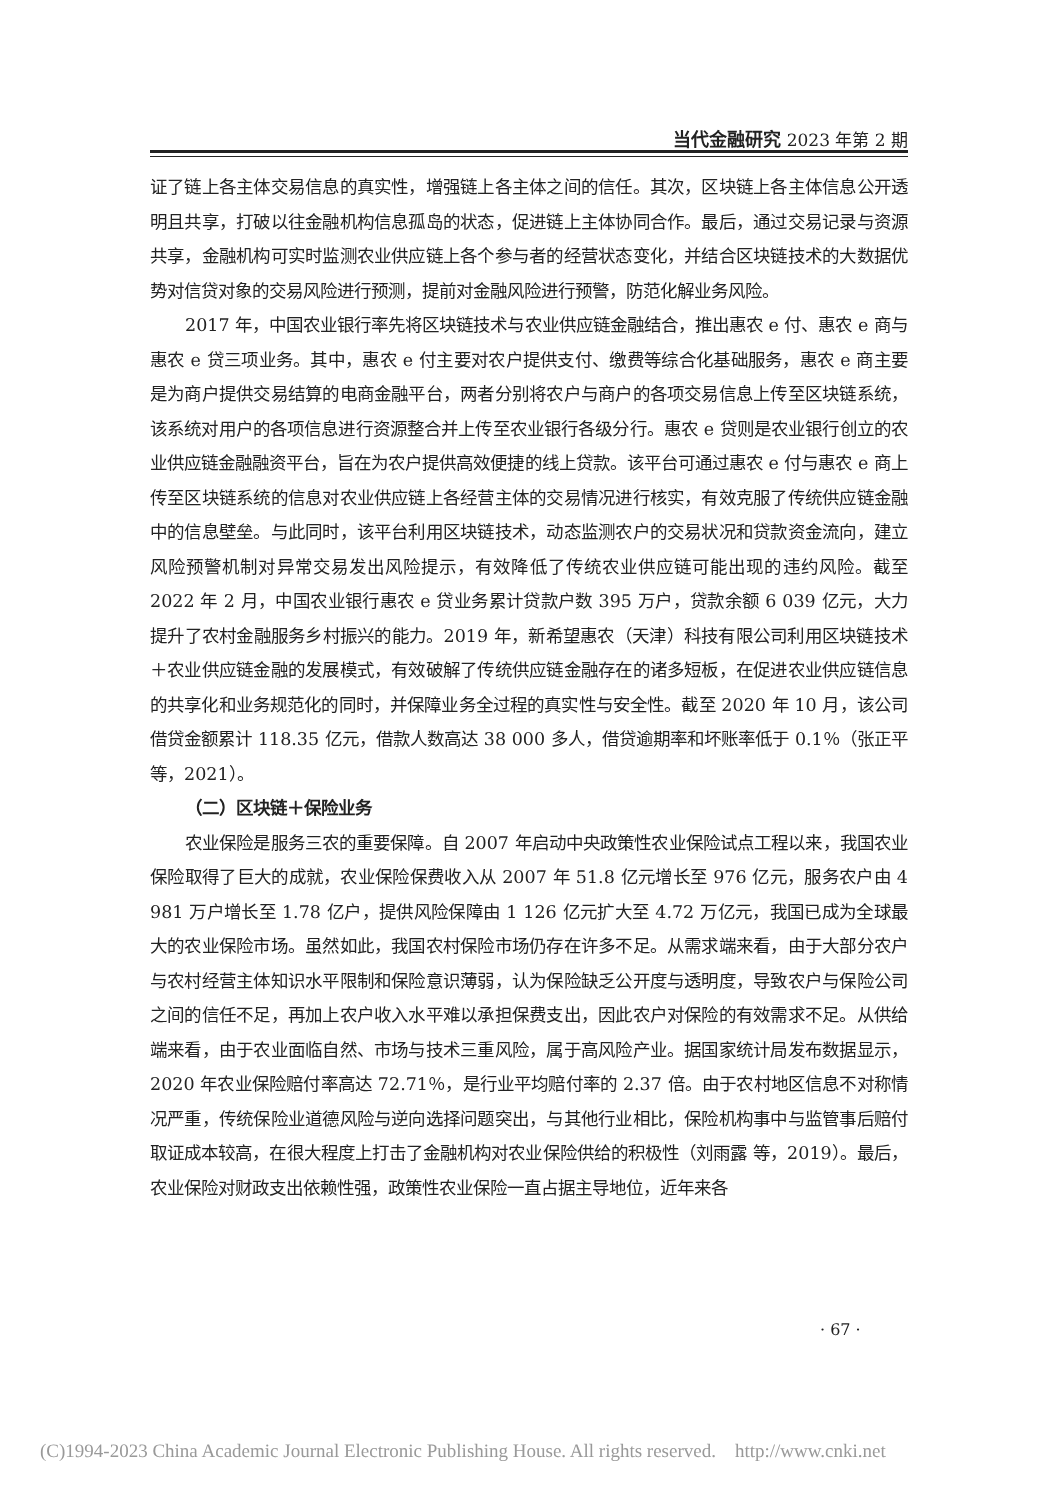当代金融研究 2023 年第 2 期
证了链上各主体交易信息的真实性，增强链上各主体之间的信任。其次，区块链上各主体信息公开透明且共享，打破以往金融机构信息孤岛的状态，促进链上主体协同合作。最后，通过交易记录与资源共享，金融机构可实时监测农业供应链上各个参与者的经营状态变化，并结合区块链技术的大数据优势对信贷对象的交易风险进行预测，提前对金融风险进行预警，防范化解业务风险。
2017 年，中国农业银行率先将区块链技术与农业供应链金融结合，推出惠农 e 付、惠农 e 商与惠农 e 贷三项业务。其中，惠农 e 付主要对农户提供支付、缴费等综合化基础服务，惠农 e 商主要是为商户提供交易结算的电商金融平台，两者分别将农户与商户的各项交易信息上传至区块链系统，该系统对用户的各项信息进行资源整合并上传至农业银行各级分行。惠农 e 贷则是农业银行创立的农业供应链金融融资平台，旨在为农户提供高效便捷的线上贷款。该平台可通过惠农 e 付与惠农 e 商上传至区块链系统的信息对农业供应链上各经营主体的交易情况进行核实，有效克服了传统供应链金融中的信息壁垒。与此同时，该平台利用区块链技术，动态监测农户的交易状况和贷款资金流向，建立风险预警机制对异常交易发出风险提示，有效降低了传统农业供应链可能出现的违约风险。截至 2022 年 2 月，中国农业银行惠农 e 贷业务累计贷款户数 395 万户，贷款余额 6 039 亿元，大力提升了农村金融服务乡村振兴的能力。2019 年，新希望惠农（天津）科技有限公司利用区块链技术＋农业供应链金融的发展模式，有效破解了传统供应链金融存在的诸多短板，在促进农业供应链信息的共享化和业务规范化的同时，并保障业务全过程的真实性与安全性。截至 2020 年 10 月，该公司借贷金额累计 118.35 亿元，借款人数高达 38 000 多人，借贷逾期率和坏账率低于 0.1％（张正平 等，2021）。
（二）区块链＋保险业务
农业保险是服务三农的重要保障。自 2007 年启动中央政策性农业保险试点工程以来，我国农业保险取得了巨大的成就，农业保险保费收入从 2007 年 51.8 亿元增长至 976 亿元，服务农户由 4 981 万户增长至 1.78 亿户，提供风险保障由 1 126 亿元扩大至 4.72 万亿元，我国已成为全球最大的农业保险市场。虽然如此，我国农村保险市场仍存在许多不足。从需求端来看，由于大部分农户与农村经营主体知识水平限制和保险意识薄弱，认为保险缺乏公开度与透明度，导致农户与保险公司之间的信任不足，再加上农户收入水平难以承担保费支出，因此农户对保险的有效需求不足。从供给端来看，由于农业面临自然、市场与技术三重风险，属于高风险产业。据国家统计局发布数据显示，2020 年农业保险赔付率高达 72.71％，是行业平均赔付率的 2.37 倍。由于农村地区信息不对称情况严重，传统保险业道德风险与逆向选择问题突出，与其他行业相比，保险机构事中与监管事后赔付取证成本较高，在很大程度上打击了金融机构对农业保险供给的积极性（刘雨露 等，2019）。最后，农业保险对财政支出依赖性强，政策性农业保险一直占据主导地位，近年来各
· 67 ·
(C)1994-2023 China Academic Journal Electronic Publishing House. All rights reserved. http://www.cnki.net